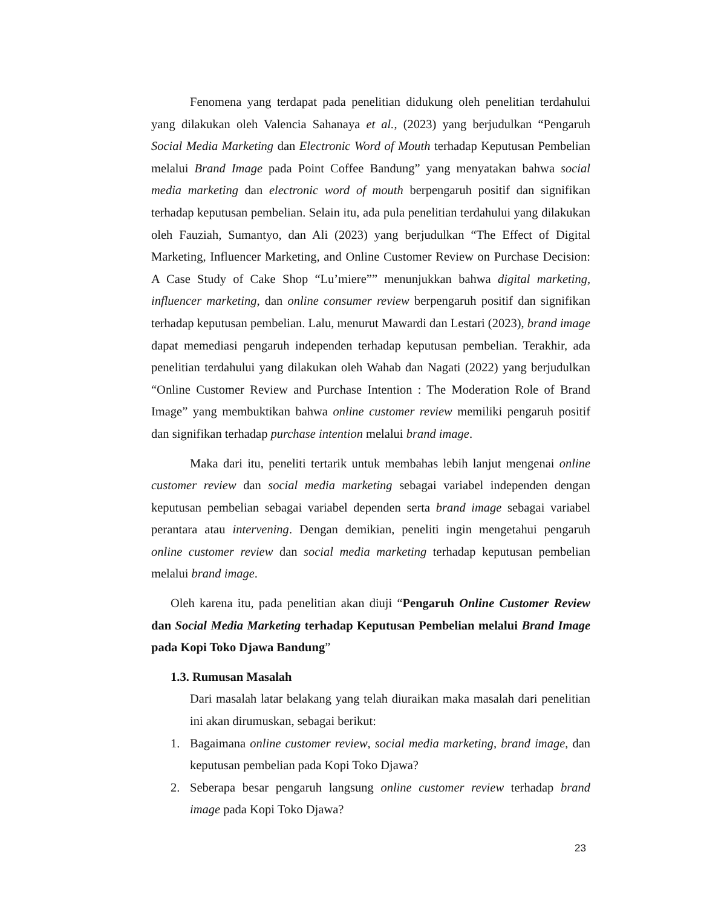Fenomena yang terdapat pada penelitian didukung oleh penelitian terdahului yang dilakukan oleh Valencia Sahanaya et al., (2023) yang berjudulkan “Pengaruh Social Media Marketing dan Electronic Word of Mouth terhadap Keputusan Pembelian melalui Brand Image pada Point Coffee Bandung” yang menyatakan bahwa social media marketing dan electronic word of mouth berpengaruh positif dan signifikan terhadap keputusan pembelian. Selain itu, ada pula penelitian terdahului yang dilakukan oleh Fauziah, Sumantyo, dan Ali (2023) yang berjudulkan “The Effect of Digital Marketing, Influencer Marketing, and Online Customer Review on Purchase Decision: A Case Study of Cake Shop “Lu’miere”” menunjukkan bahwa digital marketing, influencer marketing, dan online consumer review berpengaruh positif dan signifikan terhadap keputusan pembelian. Lalu, menurut Mawardi dan Lestari (2023), brand image dapat memediasi pengaruh independen terhadap keputusan pembelian. Terakhir, ada penelitian terdahului yang dilakukan oleh Wahab dan Nagati (2022) yang berjudulkan “Online Customer Review and Purchase Intention : The Moderation Role of Brand Image” yang membuktikan bahwa online customer review memiliki pengaruh positif dan signifikan terhadap purchase intention melalui brand image.
Maka dari itu, peneliti tertarik untuk membahas lebih lanjut mengenai online customer review dan social media marketing sebagai variabel independen dengan keputusan pembelian sebagai variabel dependen serta brand image sebagai variabel perantara atau intervening. Dengan demikian, peneliti ingin mengetahui pengaruh online customer review dan social media marketing terhadap keputusan pembelian melalui brand image.
Oleh karena itu, pada penelitian akan diuji “Pengaruh Online Customer Review dan Social Media Marketing terhadap Keputusan Pembelian melalui Brand Image pada Kopi Toko Djawa Bandung”
1.3. Rumusan Masalah
Dari masalah latar belakang yang telah diuraikan maka masalah dari penelitian ini akan dirumuskan, sebagai berikut:
1. Bagaimana online customer review, social media marketing, brand image, dan keputusan pembelian pada Kopi Toko Djawa?
2. Seberapa besar pengaruh langsung online customer review terhadap brand image pada Kopi Toko Djawa?
23